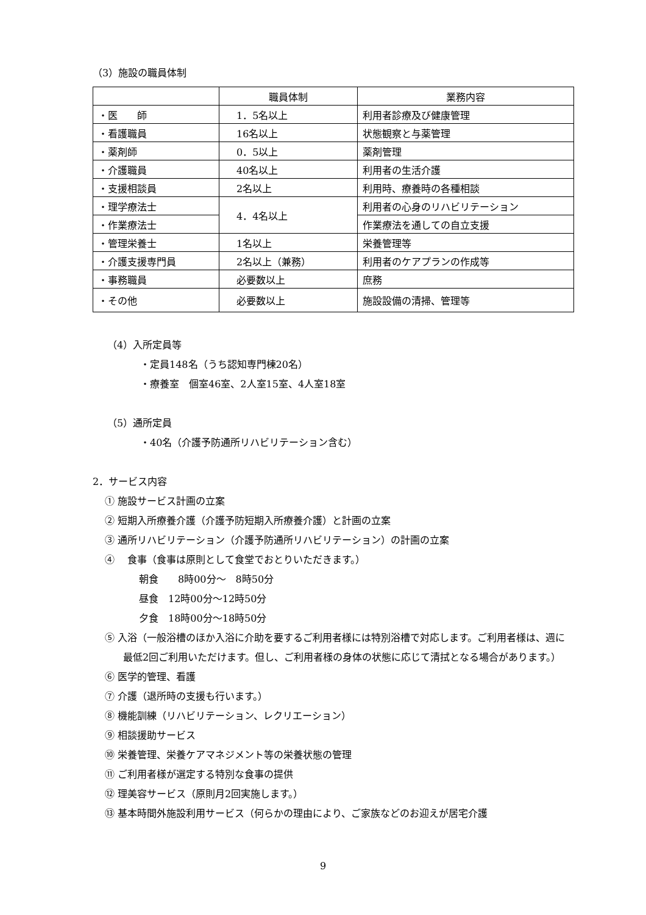（3）施設の職員体制
| | 職員体制 | 業務内容 |
| ・医 師 | 1．5名以上 | 利用者診療及び健康管理 |
| ・看護職員 | 16名以上 | 状態観察と与薬管理 |
| ・薬剤師 | 0．5以上 | 薬剤管理 |
| ・介護職員 | 40名以上 | 利用者の生活介護 |
| ・支援相談員 | 2名以上 | 利用時、療養時の各種相談 |
| ・理学療法士 | 4．4名以上 | 利用者の心身のリハビリテーション |
| ・作業療法士 | | 作業療法を通しての自立支援 |
| ・管理栄養士 | 1名以上 | 栄養管理等 |
| ・介護支援専門員 | 2名以上（兼務） | 利用者のケアプランの作成等 |
| ・事務職員 | 必要数以上 | 庶務 |
| ・その他 | 必要数以上 | 施設設備の清掃、管理等 |
（4）入所定員等
・定員148名（うち認知専門棟20名）
・療養室　個室46室、2人室15室、4人室18室
（5）通所定員
・40名（介護予防通所リハビリテーション含む）
2．サービス内容
① 施設サービス計画の立案
② 短期入所療養介護（介護予防短期入所療養介護）と計画の立案
③ 通所リハビリテーション（介護予防通所リハビリテーション）の計画の立案
④ 　食事（食事は原則として食堂でおとりいただきます。）
朝食　　8時00分～　8時50分
昼食　12時00分～12時50分
夕食　18時00分～18時50分
⑤ 入浴（一般浴槽のほか入浴に介助を要するご利用者様には特別浴槽で対応します。ご利用者様は、週に最低2回ご利用いただけます。但し、ご利用者様の身体の状態に応じて清拭となる場合があります。）
⑥ 医学的管理、看護
⑦ 介護（退所時の支援も行います。）
⑧ 機能訓練（リハビリテーション、レクリエーション）
⑨ 相談援助サービス
⑩ 栄養管理、栄養ケアマネジメント等の栄養状態の管理
⑪ ご利用者様が選定する特別な食事の提供
⑫ 理美容サービス（原則月2回実施します。）
⑬ 基本時間外施設利用サービス（何らかの理由により、ご家族などのお迎えが居宅介護
9